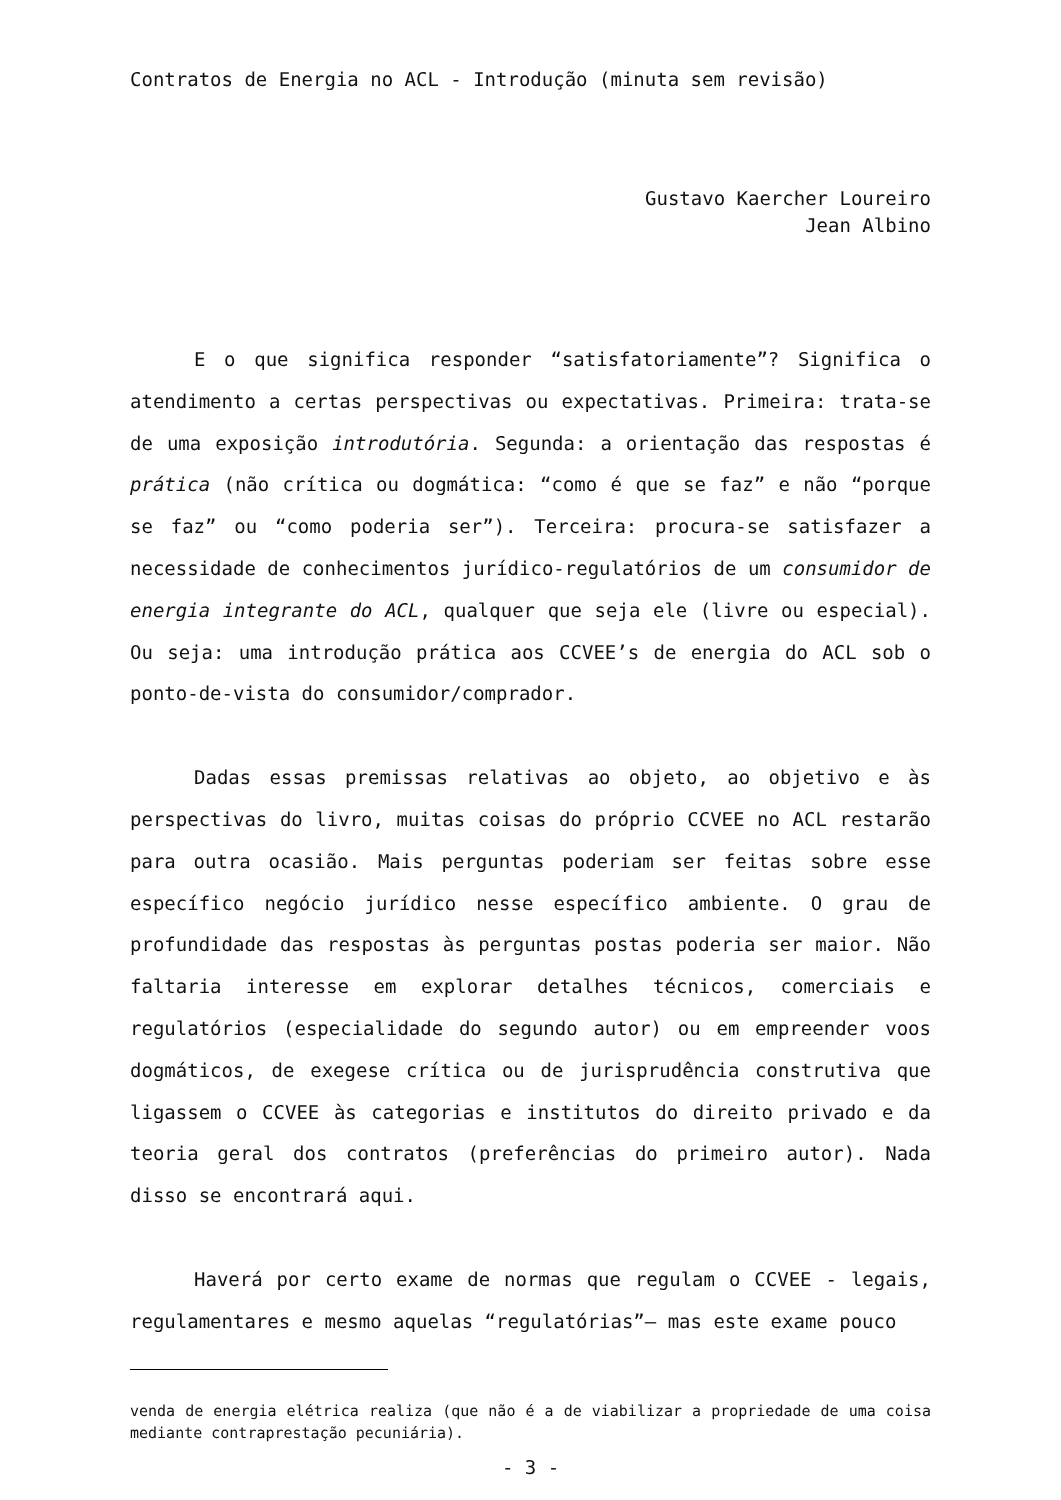Contratos de Energia no ACL - Introdução (minuta sem revisão)
Gustavo Kaercher Loureiro
Jean Albino
E o que significa responder “satisfatoriamente”? Significa o atendimento a certas perspectivas ou expectativas. Primeira: trata-se de uma exposição introdutória. Segunda: a orientação das respostas é prática (não crítica ou dogmática: “como é que se faz” e não “porque se faz” ou “como poderia ser”). Terceira: procura-se satisfazer a necessidade de conhecimentos jurídico-regulatórios de um consumidor de energia integrante do ACL, qualquer que seja ele (livre ou especial). Ou seja: uma introdução prática aos CCVEE’s de energia do ACL sob o ponto-de-vista do consumidor/comprador.
Dadas essas premissas relativas ao objeto, ao objetivo e às perspectivas do livro, muitas coisas do próprio CCVEE no ACL restarão para outra ocasião. Mais perguntas poderiam ser feitas sobre esse específico negócio jurídico nesse específico ambiente. O grau de profundidade das respostas às perguntas postas poderia ser maior. Não faltaria interesse em explorar detalhes técnicos, comerciais e regulatórios (especialidade do segundo autor) ou em empreender voos dogmáticos, de exegese crítica ou de jurisprudência construtiva que ligassem o CCVEE às categorias e institutos do direito privado e da teoria geral dos contratos (preferências do primeiro autor). Nada disso se encontrará aqui.
Haverá por certo exame de normas que regulam o CCVEE - legais, regulamentares e mesmo aquelas “regulatórias”– mas este exame pouco
venda de energia elétrica realiza (que não é a de viabilizar a propriedade de uma coisa mediante contraprestação pecuniária).
- 3 -